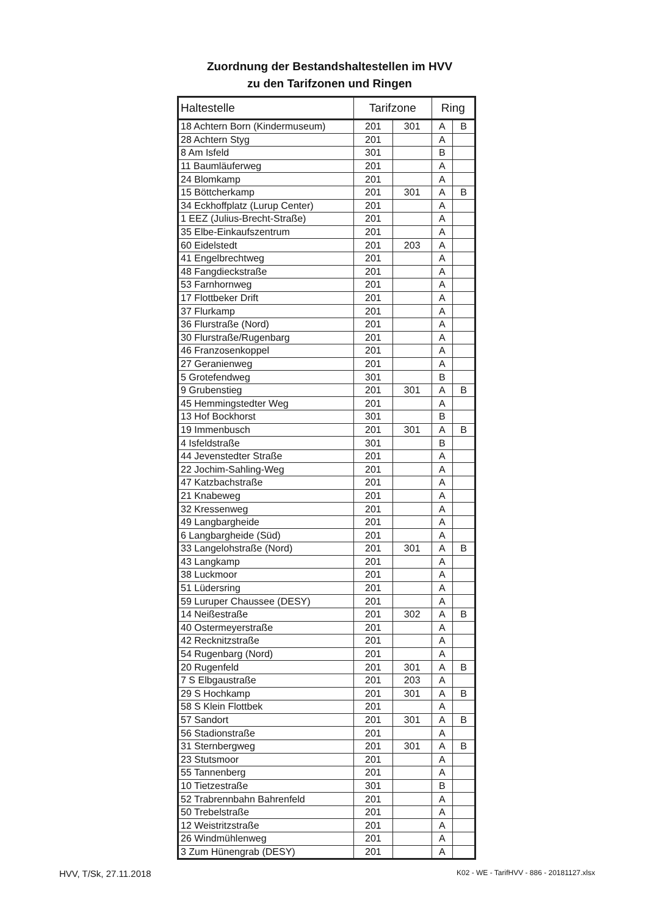Zuordnung der Bestandshaltestellen im HVV
zu den Tarifzonen und Ringen
| Haltestelle | Tarifzone | | Ring | |
| --- | --- | --- | --- | --- |
| 18 Achtern Born (Kindermuseum) | 201 | 301 | A | B |
| 28 Achtern Styg | 201 | | A | |
| 8 Am Isfeld | 301 | | B | |
| 11 Baumläuferweg | 201 | | A | |
| 24 Blomkamp | 201 | | A | |
| 15 Böttcherkamp | 201 | 301 | A | B |
| 34 Eckhoffplatz (Lurup Center) | 201 | | A | |
| 1 EEZ (Julius-Brecht-Straße) | 201 | | A | |
| 35 Elbe-Einkaufszentrum | 201 | | A | |
| 60 Eidelstedt | 201 | 203 | A | |
| 41 Engelbrechtweg | 201 | | A | |
| 48 Fangdieckstraße | 201 | | A | |
| 53 Farnhornweg | 201 | | A | |
| 17 Flottbeker Drift | 201 | | A | |
| 37 Flurkamp | 201 | | A | |
| 36 Flurstraße (Nord) | 201 | | A | |
| 30 Flurstraße/Rugenbarg | 201 | | A | |
| 46 Franzosenkoppel | 201 | | A | |
| 27 Geranienweg | 201 | | A | |
| 5 Grotefendweg | 301 | | B | |
| 9 Grubenstieg | 201 | 301 | A | B |
| 45 Hemmingstedter Weg | 201 | | A | |
| 13 Hof Bockhorst | 301 | | B | |
| 19 Immenbusch | 201 | 301 | A | B |
| 4 Isfeldstraße | 301 | | B | |
| 44 Jevenstedter Straße | 201 | | A | |
| 22 Jochim-Sahling-Weg | 201 | | A | |
| 47 Katzbachstraße | 201 | | A | |
| 21 Knabeweg | 201 | | A | |
| 32 Kressenweg | 201 | | A | |
| 49 Langbargheide | 201 | | A | |
| 6 Langbargheide (Süd) | 201 | | A | |
| 33 Langelohstraße (Nord) | 201 | 301 | A | B |
| 43 Langkamp | 201 | | A | |
| 38 Luckmoor | 201 | | A | |
| 51 Lüdersring | 201 | | A | |
| 59 Luruper Chaussee (DESY) | 201 | | A | |
| 14 Neißestraße | 201 | 302 | A | B |
| 40 Ostermeyerstraße | 201 | | A | |
| 42 Recknitzstraße | 201 | | A | |
| 54 Rugenbarg (Nord) | 201 | | A | |
| 20 Rugenfeld | 201 | 301 | A | B |
| 7 S Elbgaustraße | 201 | 203 | A | |
| 29 S Hochkamp | 201 | 301 | A | B |
| 58 S Klein Flottbek | 201 | | A | |
| 57 Sandort | 201 | 301 | A | B |
| 56 Stadionstraße | 201 | | A | |
| 31 Sternbergweg | 201 | 301 | A | B |
| 23 Stutsmoor | 201 | | A | |
| 55 Tannenberg | 201 | | A | |
| 10 Tietzestraße | 301 | | B | |
| 52 Trabrennbahn Bahrenfeld | 201 | | A | |
| 50 Trebelstraße | 201 | | A | |
| 12 Weistritzstraße | 201 | | A | |
| 26 Windmühlenweg | 201 | | A | |
| 3 Zum Hünengrab (DESY) | 201 | | A | |
HVV, T/Sk, 27.11.2018 K02 - WE - TarifHVV - 886 - 20181127.xlsx